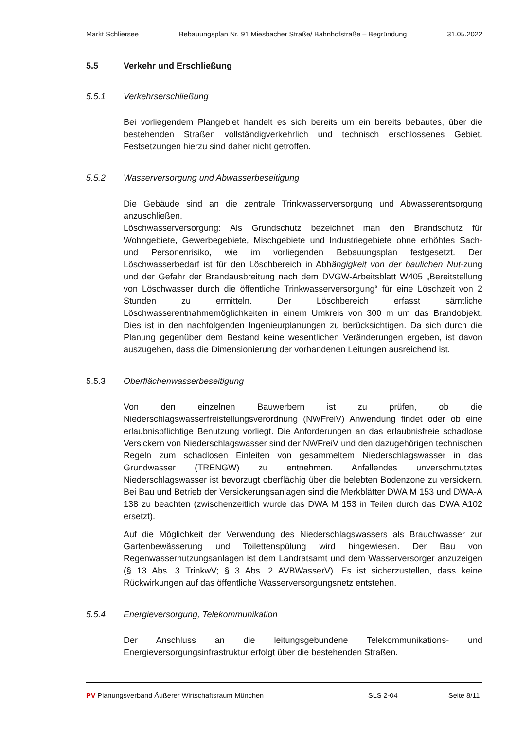Markt Schliersee Bebauungsplan Nr. 91 Miesbacher Straße/ Bahnhofstraße – Begründung 31.05.2022
5.5 Verkehr und Erschließung
5.5.1 Verkehrserschließung
Bei vorliegendem Plangebiet handelt es sich bereits um ein bereits bebautes, über die bestehenden Straßen vollständigverkehrlich und technisch erschlossenes Gebiet. Festsetzungen hierzu sind daher nicht getroffen.
5.5.2 Wasserversorgung und Abwasserbeseitigung
Die Gebäude sind an die zentrale Trinkwasserversorgung und Abwasserentsorgung anzuschließen.
Löschwasserversorgung: Als Grundschutz bezeichnet man den Brandschutz für Wohngebiete, Gewerbegebiete, Mischgebiete und Industriegebiete ohne erhöhtes Sach- und Personenrisiko, wie im vorliegenden Bebauungsplan festgesetzt. Der Löschwasserbedarf ist für den Löschbereich in Abhängigkeit von der baulichen Nut-zung und der Gefahr der Brandausbreitung nach dem DVGW-Arbeitsblatt W405 „Bereitstellung von Löschwasser durch die öffentliche Trinkwasserversorgung“ für eine Löschzeit von 2 Stunden zu ermitteln. Der Löschbereich erfasst sämtliche Löschwasserentnahmemöglichkeiten in einem Umkreis von 300 m um das Brandobjekt. Dies ist in den nachfolgenden Ingenieurplanungen zu berücksichtigen. Da sich durch die Planung gegenüber dem Bestand keine wesentlichen Veränderungen ergeben, ist davon auszugehen, dass die Dimensionierung der vorhandenen Leitungen ausreichend ist.
5.5.3 Oberflächenwasserbeseitigung
Von den einzelnen Bauwerbern ist zu prüfen, ob die Niederschlagswasserfreistellungsverordnung (NWFreiV) Anwendung findet oder ob eine erlaubnispflichtige Benutzung vorliegt. Die Anforderungen an das erlaubnisfreie schadlose Versickern von Niederschlagswasser sind der NWFreiV und den dazugehörigen technischen Regeln zum schadlosen Einleiten von gesammeltem Niederschlagswasser in das Grundwasser (TRENGW) zu entnehmen. Anfallendes unverschmutztes Niederschlagswasser ist bevorzugt oberflächig über die belebten Bodenzone zu versickern. Bei Bau und Betrieb der Versickerungsanlagen sind die Merkblätter DWA M 153 und DWA-A 138 zu beachten (zwischenzeitlich wurde das DWA M 153 in Teilen durch das DWA A102 ersetzt).
Auf die Möglichkeit der Verwendung des Niederschlagswassers als Brauchwasser zur Gartenbewässerung und Toilettenspülung wird hingewiesen. Der Bau von Regenwassernutzungsanlagen ist dem Landratsamt und dem Wasserversorger anzuzeigen (§ 13 Abs. 3 TrinkwV; § 3 Abs. 2 AVBWasserV). Es ist sicherzustellen, dass keine Rückwirkungen auf das öffentliche Wasserversorgungsnetz entstehen.
5.5.4 Energieversorgung, Telekommunikation
Der Anschluss an die leitungsgebundene Telekommunikations- und Energieversorgungsinfrastruktur erfolgt über die bestehenden Straßen.
PV Planungsverband Äußerer Wirtschaftsraum München SLS 2-04 Seite 8/11